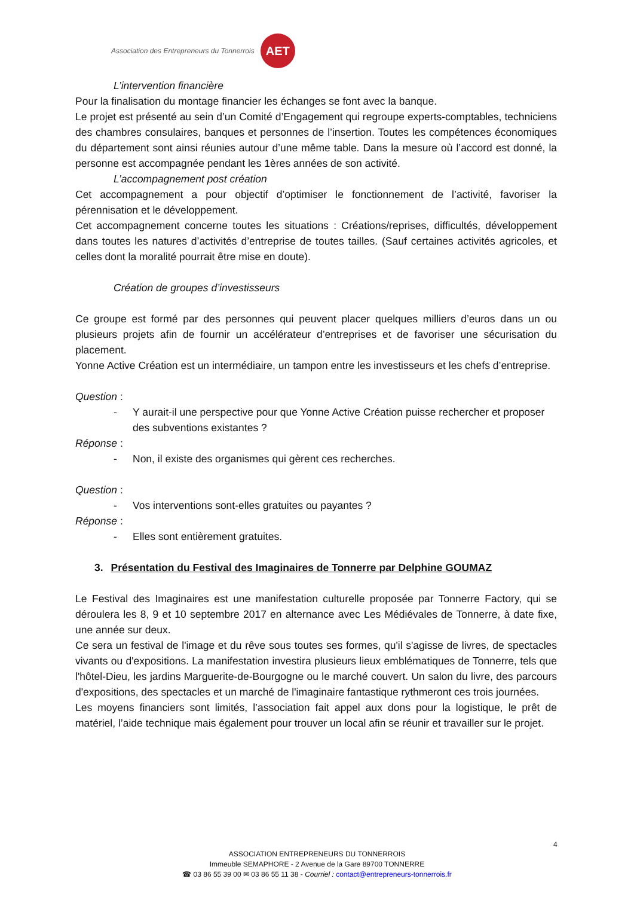Association des Entrepreneurs du Tonnerrois
AET
L’intervention financière
Pour la finalisation du montage financier les échanges se font avec la banque.
Le projet est présenté au sein d’un Comité d’Engagement qui regroupe experts-comptables, techniciens des chambres consulaires, banques et personnes de l’insertion. Toutes les compétences économiques du département sont ainsi réunies autour d’une même table. Dans la mesure où l’accord est donné, la personne est accompagnée pendant les 1ères années de son activité.
L’accompagnement post création
Cet accompagnement a pour objectif d’optimiser le fonctionnement de l’activité, favoriser la pérennisation et le développement.
Cet accompagnement concerne toutes les situations : Créations/reprises, difficultés, développement dans toutes les natures d’activités d’entreprise de toutes tailles. (Sauf certaines activités agricoles, et celles dont la moralité pourrait être mise en doute).
Création de groupes d’investisseurs
Ce groupe est formé par des personnes qui peuvent placer quelques milliers d’euros dans un ou plusieurs projets afin de fournir un accélérateur d’entreprises et de favoriser une sécurisation du placement.
Yonne Active Création est un intermédiaire, un tampon entre les investisseurs et les chefs d’entreprise.
Question :
- Y aurait-il une perspective pour que Yonne Active Création puisse rechercher et proposer des subventions existantes ?
Réponse :
- Non, il existe des organismes qui gèrent ces recherches.
Question :
- Vos interventions sont-elles gratuites ou payantes ?
Réponse :
- Elles sont entièrement gratuites.
3. Présentation du Festival des Imaginaires de Tonnerre par Delphine GOUMAZ
Le Festival des Imaginaires est une manifestation culturelle proposée par Tonnerre Factory, qui se déroulera les 8, 9 et 10 septembre 2017 en alternance avec Les Médiévales de Tonnerre, à date fixe, une année sur deux.
Ce sera un festival de l'image et du rêve sous toutes ses formes, qu'il s'agisse de livres, de spectacles vivants ou d'expositions. La manifestation investira plusieurs lieux emblématiques de Tonnerre, tels que l'hôtel-Dieu, les jardins Marguerite-de-Bourgogne ou le marché couvert. Un salon du livre, des parcours d'expositions, des spectacles et un marché de l'imaginaire fantastique rythmeront ces trois journées.
Les moyens financiers sont limités, l’association fait appel aux dons pour la logistique, le prêt de matériel, l’aide technique mais également pour trouver un local afin se réunir et travailler sur le projet.
4
ASSOCIATION ENTREPRENEURS DU TONNERROIS
Immeuble SEMAPHORE - 2 Avenue de la Gare 89700 TONNERRE
☎ 03 86 55 39 00 ✉ 03 86 55 11 38 - Courriel : contact@entrepreneurs-tonnerrois.fr